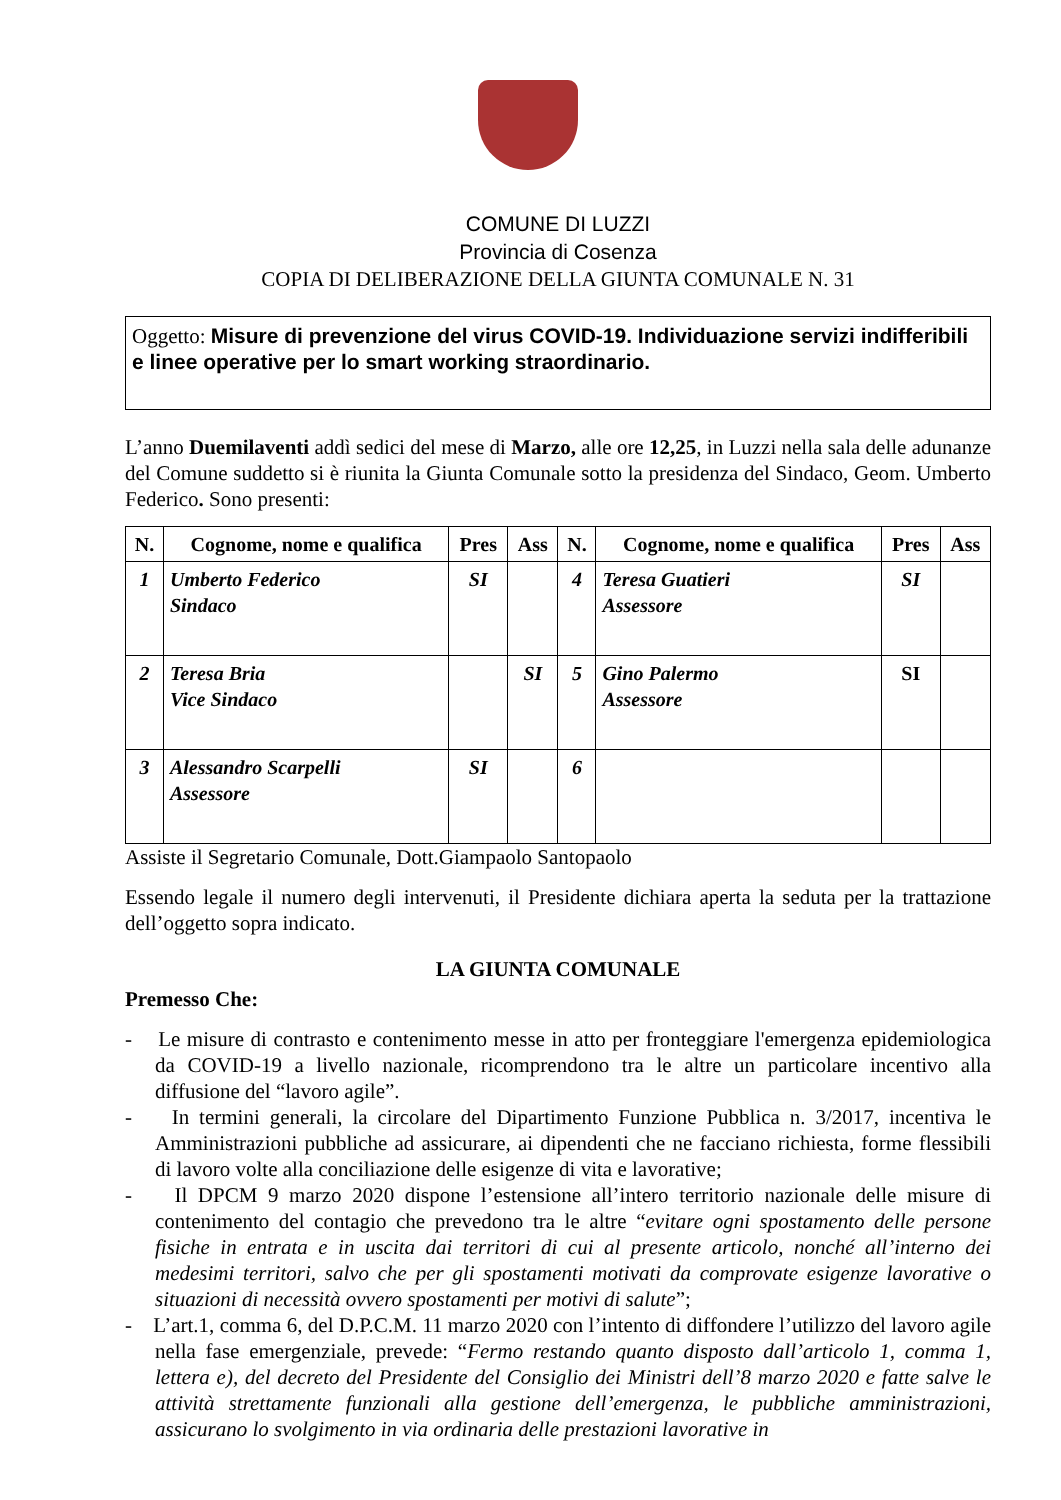COMUNE DI LUZZI
Provincia di Cosenza
COPIA DI DELIBERAZIONE DELLA GIUNTA COMUNALE N. 31
Oggetto: Misure di prevenzione del virus COVID-19. Individuazione servizi indifferibili e linee operative per lo smart working straordinario.
L’anno Duemilaventi addì sedici del mese di Marzo, alle ore 12,25, in Luzzi nella sala delle adunanze del Comune suddetto si è riunita la Giunta Comunale sotto la presidenza del Sindaco, Geom. Umberto Federico. Sono presenti:
| N. | Cognome, nome e qualifica | Pres | Ass | N. | Cognome, nome e qualifica | Pres | Ass |
| --- | --- | --- | --- | --- | --- | --- | --- |
| 1 | Umberto Federico Sindaco | SI | | 4 | Teresa Guatieri Assessore | SI | |
| 2 | Teresa Bria Vice Sindaco | | SI | 5 | Gino Palermo Assessore | SI | |
| 3 | Alessandro Scarpelli Assessore | SI | | 6 | | | |
Assiste il Segretario Comunale, Dott.Giampaolo Santopaolo
Essendo legale il numero degli intervenuti, il Presidente dichiara aperta la seduta per la trattazione dell’oggetto sopra indicato.
LA GIUNTA COMUNALE
Premesso Che:
- Le misure di contrasto e contenimento messe in atto per fronteggiare l'emergenza epidemiologica da COVID-19 a livello nazionale, ricomprendono tra le altre un particolare incentivo alla diffusione del “lavoro agile”.
- In termini generali, la circolare del Dipartimento Funzione Pubblica n. 3/2017, incentiva le Amministrazioni pubbliche ad assicurare, ai dipendenti che ne facciano richiesta, forme flessibili di lavoro volte alla conciliazione delle esigenze di vita e lavorative;
- Il DPCM 9 marzo 2020 dispone l’estensione all’intero territorio nazionale delle misure di contenimento del contagio che prevedono tra le altre “evitare ogni spostamento delle persone fisiche in entrata e in uscita dai territori di cui al presente articolo, nonché all’interno dei medesimi territori, salvo che per gli spostamenti motivati da comprovate esigenze lavorative o situazioni di necessità ovvero spostamenti per motivi di salute”;
- L’art.1, comma 6, del D.P.C.M. 11 marzo 2020 con l’intento di diffondere l’utilizzo del lavoro agile nella fase emergenziale, prevede: “Fermo restando quanto disposto dall’articolo 1, comma 1, lettera e), del decreto del Presidente del Consiglio dei Ministri dell’8 marzo 2020 e fatte salve le attività strettamente funzionali alla gestione dell’emergenza, le pubbliche amministrazioni, assicurano lo svolgimento in via ordinaria delle prestazioni lavorative in